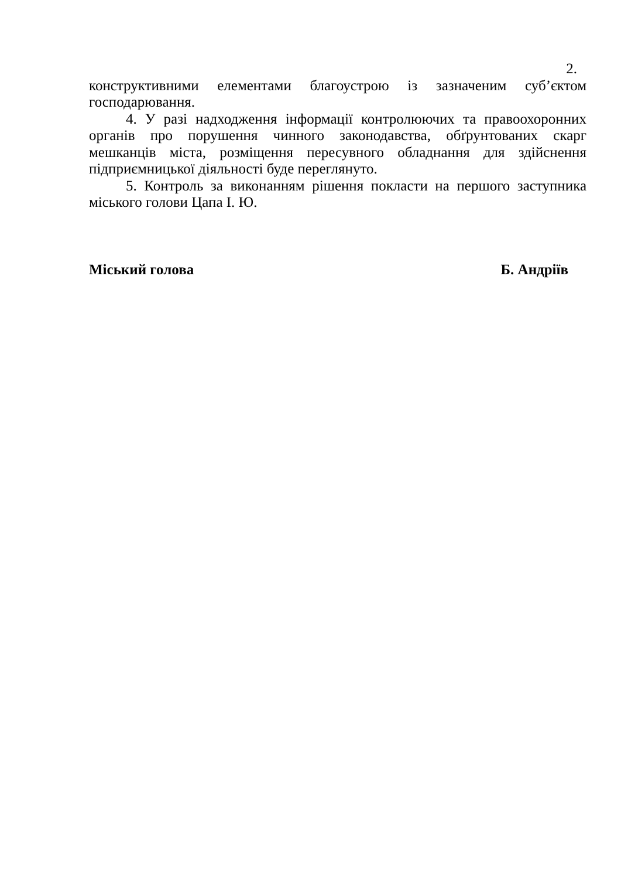2.
конструктивними елементами благоустрою із зазначеним суб’єктом господарювання.
4. У разі надходження інформації контролюючих та правоохоронних органів про порушення чинного законодавства, обґрунтованих скарг мешканців міста, розміщення пересувного обладнання для здійснення підприємницької діяльності буде переглянуто.
5. Контроль за виконанням рішення покласти на першого заступника міського голови Цапа І. Ю.
Міський голова Б. Андріїв